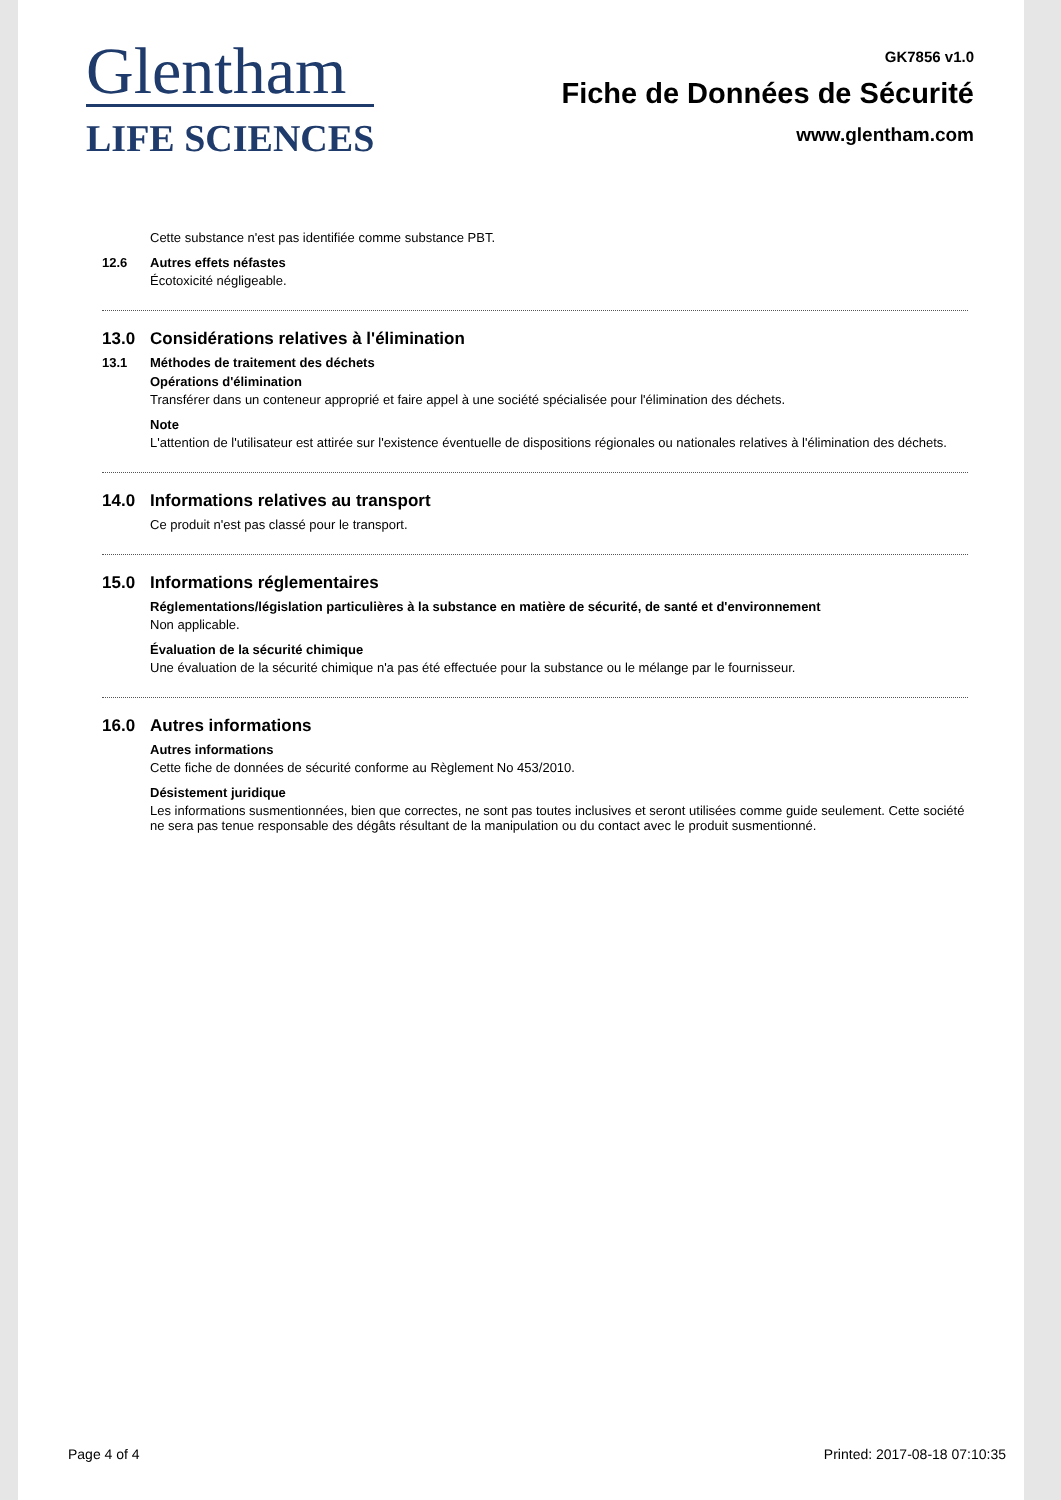Glentham
LIFE SCIENCES
GK7856 v1.0
Fiche de Données de Sécurité
www.glentham.com
Cette substance n'est pas identifiée comme substance PBT.
12.6 Autres effets néfastes
Écotoxicité négligeable.
13.0 Considérations relatives à l'élimination
13.1 Méthodes de traitement des déchets
Opérations d'élimination
Transférer dans un conteneur approprié et faire appel à une société spécialisée pour l'élimination des déchets.
Note
L'attention de l'utilisateur est attirée sur l'existence éventuelle de dispositions régionales ou nationales relatives à l'élimination des déchets.
14.0 Informations relatives au transport
Ce produit n'est pas classé pour le transport.
15.0 Informations réglementaires
Réglementations/législation particulières à la substance en matière de sécurité, de santé et d'environnement
Non applicable.
Évaluation de la sécurité chimique
Une évaluation de la sécurité chimique n'a pas été effectuée pour la substance ou le mélange par le fournisseur.
16.0 Autres informations
Autres informations
Cette fiche de données de sécurité conforme au Règlement No 453/2010.
Désistement juridique
Les informations susmentionnées, bien que correctes, ne sont pas toutes inclusives et seront utilisées comme guide seulement. Cette société ne sera pas tenue responsable des dégâts résultant de la manipulation ou du contact avec le produit susmentionné.
Page 4 of 4 Printed: 2017-08-18 07:10:35